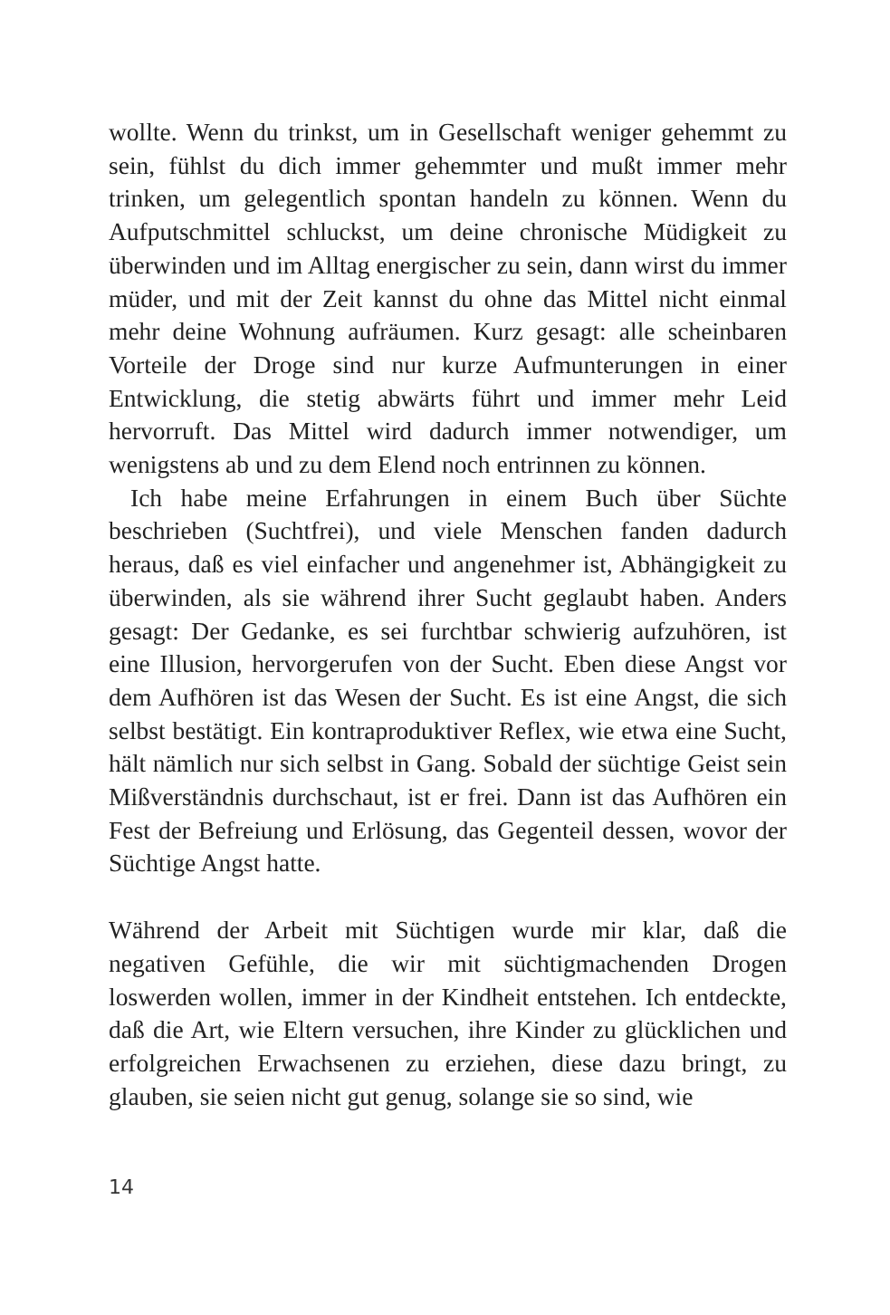wollte. Wenn du trinkst, um in Gesellschaft weniger gehemmt zu sein, fühlst du dich immer gehemmter und mußt immer mehr trinken, um gelegentlich spontan handeln zu können. Wenn du Aufputschmittel schluckst, um deine chronische Müdigkeit zu überwinden und im Alltag energischer zu sein, dann wirst du immer müder, und mit der Zeit kannst du ohne das Mittel nicht einmal mehr deine Wohnung aufräumen. Kurz gesagt: alle scheinbaren Vorteile der Droge sind nur kurze Aufmunterungen in einer Entwicklung, die stetig abwärts führt und immer mehr Leid hervorruft. Das Mittel wird dadurch immer notwendiger, um wenigstens ab und zu dem Elend noch entrinnen zu können.
Ich habe meine Erfahrungen in einem Buch über Süchte beschrieben (Suchtfrei), und viele Menschen fanden dadurch heraus, daß es viel einfacher und angenehmer ist, Abhängigkeit zu überwinden, als sie während ihrer Sucht geglaubt haben. Anders gesagt: Der Gedanke, es sei furchtbar schwierig aufzuhören, ist eine Illusion, hervorgerufen von der Sucht. Eben diese Angst vor dem Aufhören ist das Wesen der Sucht. Es ist eine Angst, die sich selbst bestätigt. Ein kontraproduktiver Reflex, wie etwa eine Sucht, hält nämlich nur sich selbst in Gang. Sobald der süchtige Geist sein Mißverständnis durchschaut, ist er frei. Dann ist das Aufhören ein Fest der Befreiung und Erlösung, das Gegenteil dessen, wovor der Süchtige Angst hatte.
Während der Arbeit mit Süchtigen wurde mir klar, daß die negativen Gefühle, die wir mit süchtigmachenden Drogen loswerden wollen, immer in der Kindheit entstehen. Ich entdeckte, daß die Art, wie Eltern versuchen, ihre Kinder zu glücklichen und erfolgreichen Erwachsenen zu erziehen, diese dazu bringt, zu glauben, sie seien nicht gut genug, solange sie so sind, wie
14